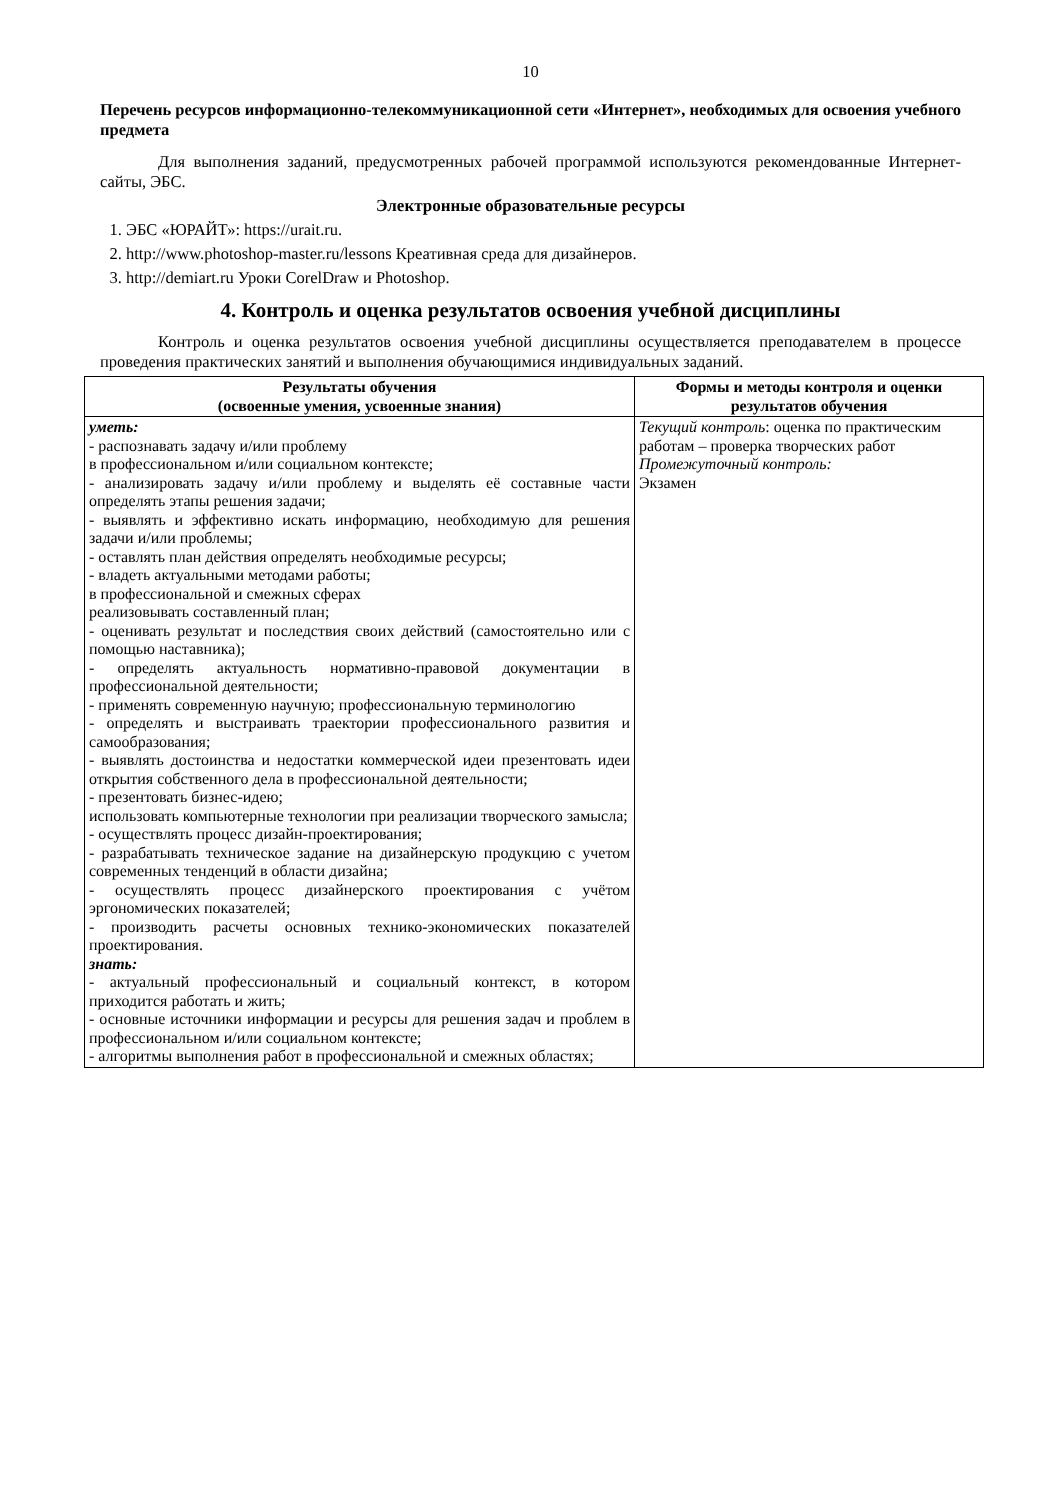10
Перечень ресурсов информационно-телекоммуникационной сети «Интернет», необходимых для освоения учебного предмета
Для выполнения заданий, предусмотренных рабочей программой используются рекомендованные Интернет-сайты, ЭБС.
Электронные образовательные ресурсы
1. ЭБС «ЮРАЙТ»: https://urait.ru.
2. http://www.photoshop-master.ru/lessons Креативная среда для дизайнеров.
3. http://demiart.ru Уроки CorelDraw и Photoshop.
4. Контроль и оценка результатов освоения учебной дисциплины
Контроль и оценка результатов освоения учебной дисциплины осуществляется преподавателем в процессе проведения практических занятий и выполнения обучающимися индивидуальных заданий.
| Результаты обучения (освоенные умения, усвоенные знания) | Формы и методы контроля и оценки результатов обучения |
| --- | --- |
| уметь: - распознавать задачу и/или проблему в профессиональном и/или социальном контексте; - анализировать задачу и/или проблему и выделять её составные части определять этапы решения задачи; - выявлять и эффективно искать информацию, необходимую для решения задачи и/или проблемы; - оставлять план действия определять необходимые ресурсы; - владеть актуальными методами работы; в профессиональной и смежных сферах реализовывать составленный план; - оценивать результат и последствия своих действий (самостоятельно или с помощью наставника); - определять актуальность нормативно-правовой документации в профессиональной деятельности; - применять современную научную; профессиональную терминологию - определять и выстраивать траектории профессионального развития и самообразования; - выявлять достоинства и недостатки коммерческой идеи презентовать идеи открытия собственного дела в профессиональной деятельности; - презентовать бизнес-идею; использовать компьютерные технологии при реализации творческого замысла; - осуществлять процесс дизайн-проектирования; - разрабатывать техническое задание на дизайнерскую продукцию с учетом современных тенденций в области дизайна; - осуществлять процесс дизайнерского проектирования с учётом эргономических показателей; - производить расчеты основных технико-экономических показателей проектирования. знать: - актуальный профессиональный и социальный контекст, в котором приходится работать и жить; - основные источники информации и ресурсы для решения задач и проблем в профессиональном и/или социальном контексте; - алгоритмы выполнения работ в профессиональной и смежных областях; | Текущий контроль : оценка по практическим работам – проверка творческих работ Промежуточный контроль: Экзамен |